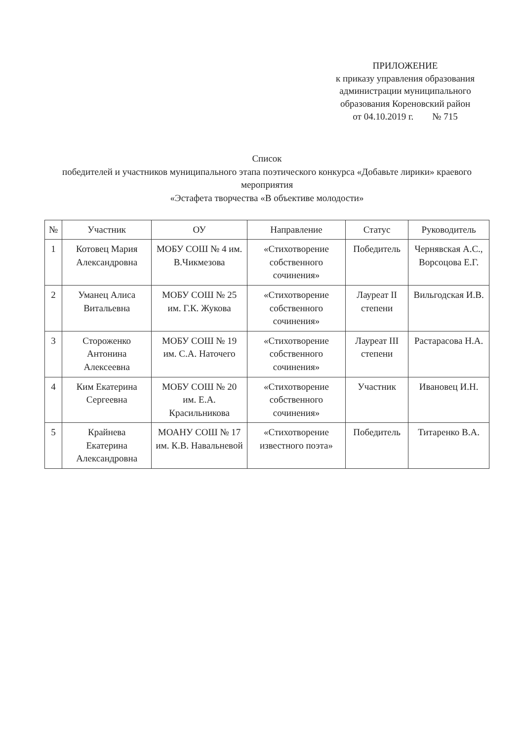ПРИЛОЖЕНИЕ
к приказу управления образования
администрации муниципального
образования Кореновский район
от 04.10.2019 г. № 715
Список
победителей и участников муниципального этапа поэтического конкурса «Добавьте лирики» краевого мероприятия
«Эстафета творчества «В объективе молодости»
| № | Участник | ОУ | Направление | Статус | Руководитель |
| --- | --- | --- | --- | --- | --- |
| 1 | Котовец Мария Александровна | МОБУ СОШ № 4 им. В.Чикмезова | «Стихотворение собственного сочинения» | Победитель | Чернявская А.С., Ворсоцова Е.Г. |
| 2 | Уманец Алиса Витальевна | МОБУ СОШ № 25 им. Г.К. Жукова | «Стихотворение собственного сочинения» | Лауреат II степени | Вильгодская И.В. |
| 3 | Стороженко Антонина Алексеевна | МОБУ СОШ № 19 им. С.А. Наточего | «Стихотворение собственного сочинения» | Лауреат III степени | Растарасова Н.А. |
| 4 | Ким Екатерина Сергеевна | МОБУ СОШ № 20 им. Е.А. Красильникова | «Стихотворение собственного сочинения» | Участник | Ивановец И.Н. |
| 5 | Крайнева Екатерина Александровна | МОАНУ СОШ № 17 им. К.В. Навальневой | «Стихотворение известного поэта» | Победитель | Титаренко В.А. |